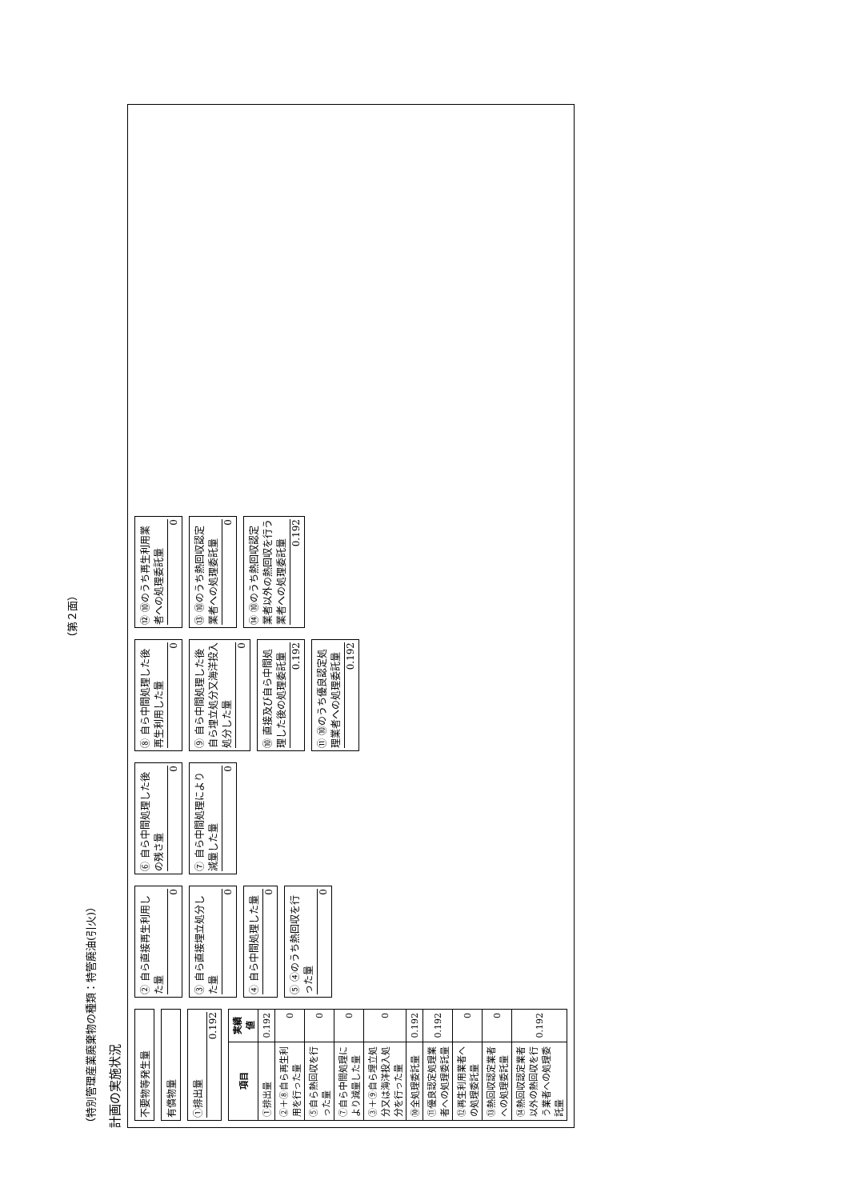（第２面）
（特別管理産業廃棄物の種類：特管廃油(引火)）
計画の実施状況
不要物等発生量
有償物量
①排出量
0.192
| 項目 | 実績値 |
| --- | --- |
| ①排出量 | 0.192 |
| ②＋⑧自ら再生利用を行った量 | 0 |
| ⑤自ら熱回収を行った量 | 0 |
| ⑦自ら中間処理により減量した量 | 0 |
| ③＋⑨自ら埋立処分又は海洋投入処分を行った量 | 0 |
| ⑩全処理委託量 | 0.192 |
| ⑪優良認定処理業者への処理委託量 | 0.192 |
| ⑫再生利用業者への処理委託量 | 0 |
| ⑬熱回収認定業者への処理委託量 | 0 |
| ⑭熱回収認定業者以外の熱回収を行う業者への処理委託量 | 0.192 |
② 自ら直接再生利用した量
0
③ 自ら直接埋立処分した量
0
④ 自ら中間処理した量
0
⑤ ④のうち熱回収を行った量
0
⑥ 自ら中間処理した後の残さ量
0
⑦ 自ら中間処理により減量した量
0
⑧ 自ら中間処理した後再生利用した量
0
⑨ 自ら中間処理した後自ら埋立処分又海洋投入処分した量
0
⑩ 直接及び自ら中間処理した後の処理委託量
0.192
⑪ ⑩のうち優良認定処理業者への処理委託量
0.192
⑫ ⑩のうち再生利用業者への処理委託量
0
⑬ ⑩のうち熱回収認定業者への処理委託量
0
⑭ ⑩のうち熱回収認定業者以外の熱回収を行う業者への処理委託量
0.192